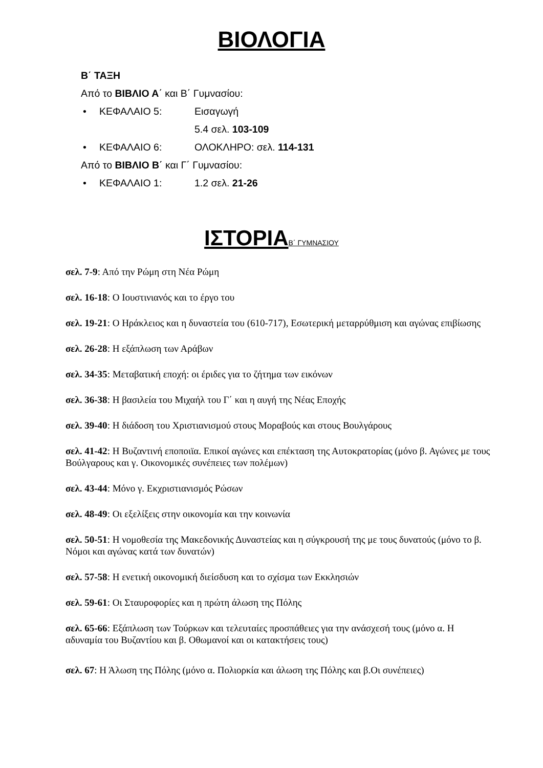ΒΙΟΛΟΓΙΑ
Β΄ ΤΑΞΗ
Από το ΒΙΒΛΙΟ Α΄ και Β΄ Γυμνασίου:
• ΚΕΦΑΛΑΙΟ 5: Εισαγωγή
5.4 σελ. 103-109
• ΚΕΦΑΛΑΙΟ 6: ΟΛΟΚΛΗΡΟ: σελ. 114-131
Από το ΒΙΒΛΙΟ Β΄ και Γ΄ Γυμνασίου:
• ΚΕΦΑΛΑΙΟ 1: 1.2 σελ. 21-26
ΙΣΤΟΡΙΑ Β΄ ΓΥΜΝΑΣΙΟΥ
σελ. 7-9: Από την Ρώμη στη Νέα Ρώμη
σελ. 16-18: Ο Ιουστινιανός και το έργο του
σελ. 19-21: Ο Ηράκλειος και η δυναστεία του (610-717), Εσωτερική μεταρρύθμιση και αγώνας επιβίωσης
σελ. 26-28: Η εξάπλωση των Αράβων
σελ. 34-35: Μεταβατική εποχή: οι έριδες για το ζήτημα των εικόνων
σελ. 36-38: Η βασιλεία του Μιχαήλ του Γ΄ και η αυγή της Νέας Εποχής
σελ. 39-40: Η διάδοση του Χριστιανισμού στους Μοραβούς και στους Βουλγάρους
σελ. 41-42: Η Βυζαντινή εποποιϊα. Επικοί αγώνες και επέκταση της Αυτοκρατορίας (μόνο β. Αγώνες με τους Βούλγαρους και γ. Οικονομικές συνέπειες των πολέμων)
σελ. 43-44: Μόνο γ. Εκχριστιανισμός Ρώσων
σελ. 48-49: Οι εξελίξεις στην οικονομία και την κοινωνία
σελ. 50-51: Η νομοθεσία της Μακεδονικής Δυναστείας και η σύγκρουσή της με τους δυνατούς (μόνο το β. Νόμοι και αγώνας κατά των δυνατών)
σελ. 57-58: Η ενετική οικονομική διείσδυση και το σχίσμα των Εκκλησιών
σελ. 59-61: Οι Σταυροφορίες και η πρώτη άλωση της Πόλης
σελ. 65-66: Εξάπλωση των Τούρκων και τελευταίες προσπάθειες για την ανάσχεσή τους (μόνο α. Η αδυναμία του Βυζαντίου και β. Οθωμανοί και οι κατακτήσεις τους)
σελ. 67: Η Άλωση της Πόλης (μόνο α. Πολιορκία και άλωση της Πόλης και β.Οι συνέπειες)